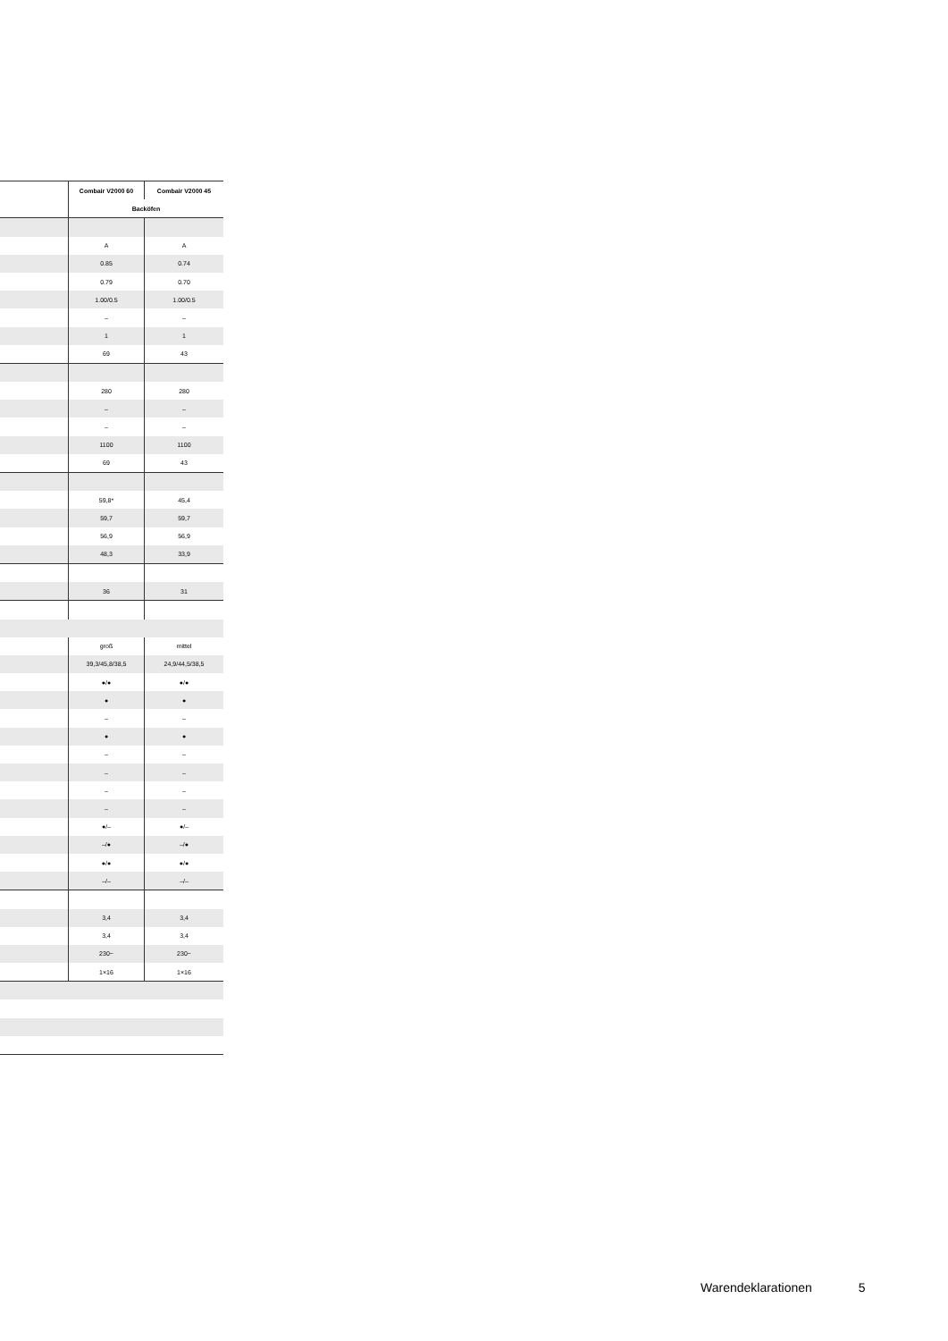| | Combair V2000 60 | Combair V2000 45 |
| --- | --- | --- |
| | Backöfen | |
| | A | A |
| | 0.85 | 0.74 |
| | 0.79 | 0.70 |
| | 1.00/0.5 | 1.00/0.5 |
| | – | – |
| | 1 | 1 |
| | 69 | 43 |
| | 280 | 280 |
| | – | – |
| | – | – |
| | 1100 | 1100 |
| | 69 | 43 |
| | 59,8* | 45,4 |
| | 59,7 | 59,7 |
| | 56,9 | 56,9 |
| | 48,3 | 33,9 |
| | 36 | 31 |
| | groß | mittel |
| | 39,3/45,8/38,5 | 24,9/44,5/38,5 |
| | ●/● | ●/● |
| | ● | ● |
| | – | – |
| | ● | ● |
| | – | – |
| | – | – |
| | – | – |
| | – | – |
| | ●/– | ●/– |
| | –/● | –/● |
| | ●/● | ●/● |
| | –/– | –/– |
| | 3,4 | 3,4 |
| | 3,4 | 3,4 |
| | 230~ | 230~ |
| | 1×16 | 1×16 |
Warendeklarationen 5